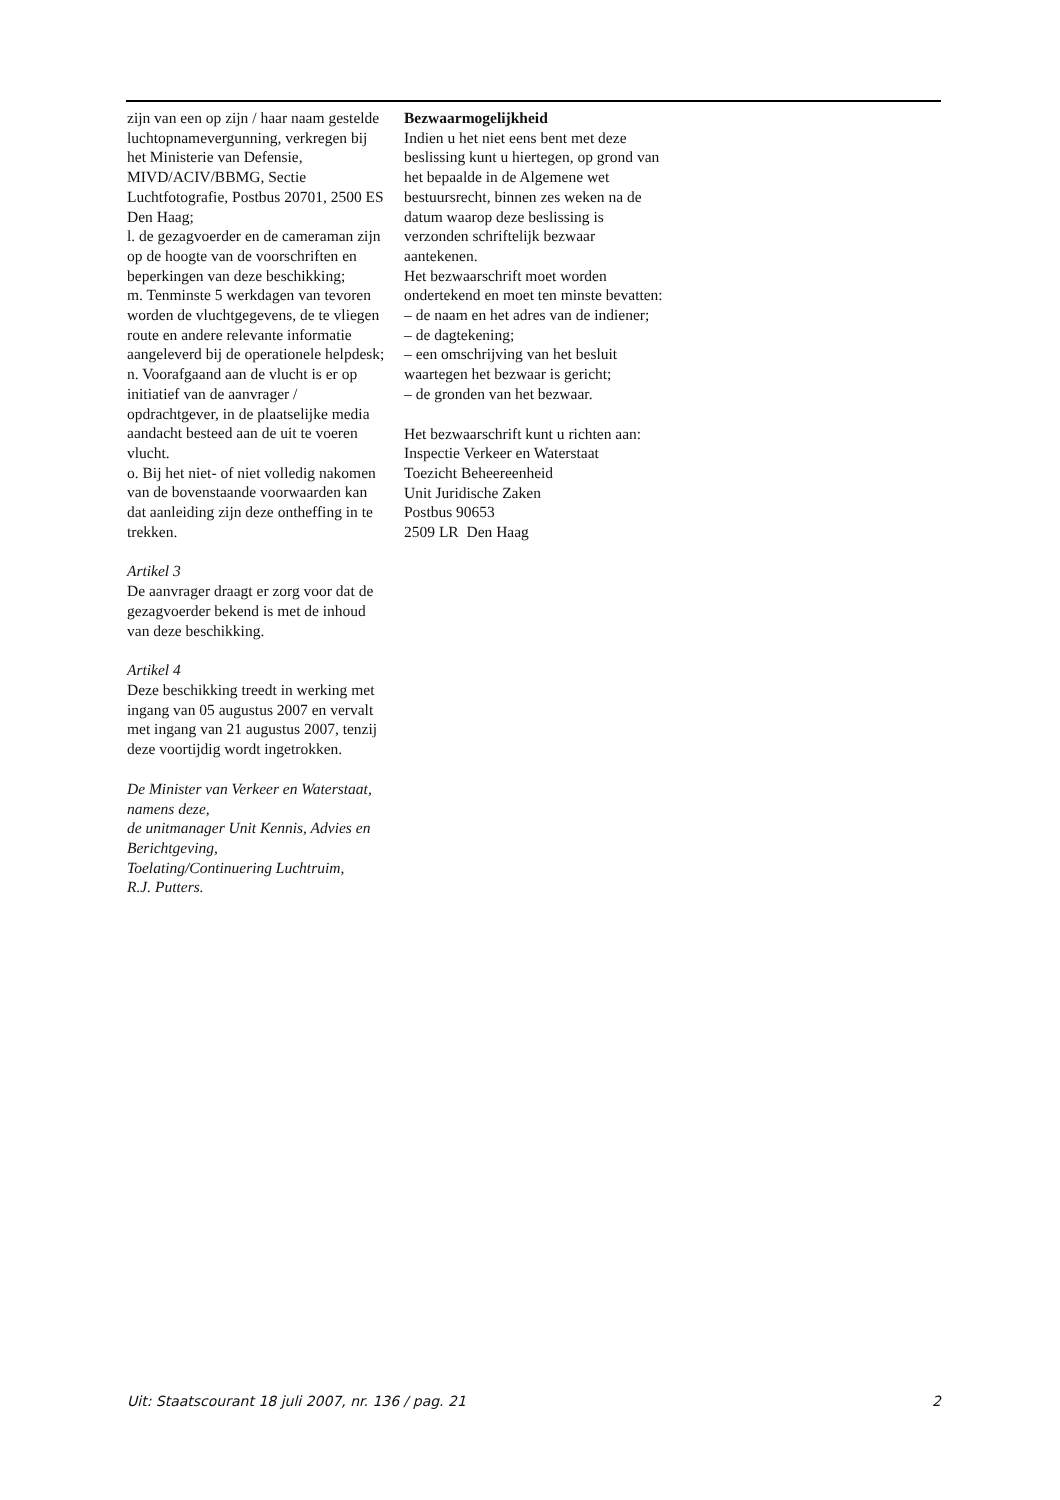zijn van een op zijn / haar naam gestelde luchtopnamevergunning, verkregen bij het Ministerie van Defensie, MIVD/ACIV/BBMG, Sectie Luchtfotografie, Postbus 20701, 2500 ES Den Haag;
l. de gezagvoerder en de cameraman zijn op de hoogte van de voorschriften en beperkingen van deze beschikking;
m. Tenminste 5 werkdagen van tevoren worden de vluchtgegevens, de te vliegen route en andere relevante informatie aangeleverd bij de operationele helpdesk;
n. Voorafgaand aan de vlucht is er op initiatief van de aanvrager / opdrachtgever, in de plaatselijke media aandacht besteed aan de uit te voeren vlucht.
o. Bij het niet- of niet volledig nakomen van de bovenstaande voorwaarden kan dat aanleiding zijn deze ontheffing in te trekken.
Artikel 3
De aanvrager draagt er zorg voor dat de gezagvoerder bekend is met de inhoud van deze beschikking.
Artikel 4
Deze beschikking treedt in werking met ingang van 05 augustus 2007 en vervalt met ingang van 21 augustus 2007, tenzij deze voortijdig wordt ingetrokken.
De Minister van Verkeer en Waterstaat,
namens deze,
de unitmanager Unit Kennis, Advies en Berichtgeving,
Toelating/Continuering Luchtruim,
R.J. Putters.
Bezwaarmogelijkheid
Indien u het niet eens bent met deze beslissing kunt u hiertegen, op grond van het bepaalde in de Algemene wet bestuursrecht, binnen zes weken na de datum waarop deze beslissing is verzonden schriftelijk bezwaar aantekenen.
Het bezwaarschrift moet worden ondertekend en moet ten minste bevatten:
– de naam en het adres van de indiener;
– de dagtekening;
– een omschrijving van het besluit waartegen het bezwaar is gericht;
– de gronden van het bezwaar.
Het bezwaarschrift kunt u richten aan:
Inspectie Verkeer en Waterstaat
Toezicht Beheereenheid
Unit Juridische Zaken
Postbus 90653
2509 LR Den Haag
Uit: Staatscourant 18 juli 2007, nr. 136 / pag. 21 2